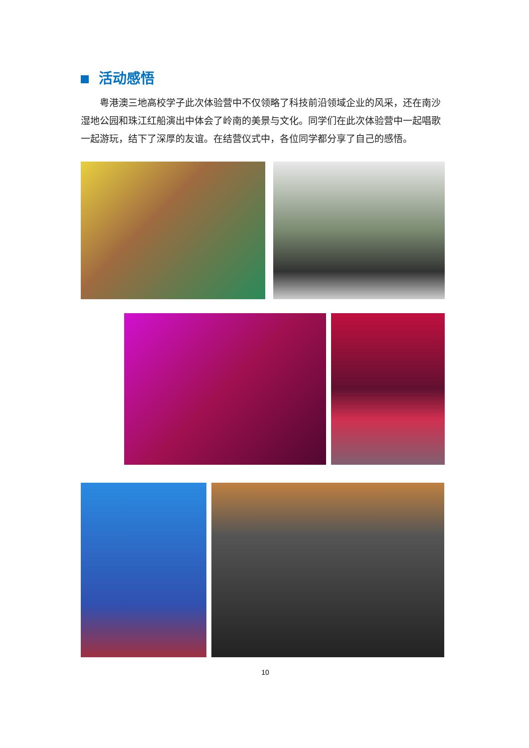活动感悟
粤港澳三地高校学子此次体验营中不仅领略了科技前沿领域企业的风采，还在南沙湿地公园和珠江红船演出中体会了岭南的美景与文化。同学们在此次体验营中一起唱歌一起游玩，结下了深厚的友谊。在结营仪式中，各位同学都分享了自己的感悟。
10